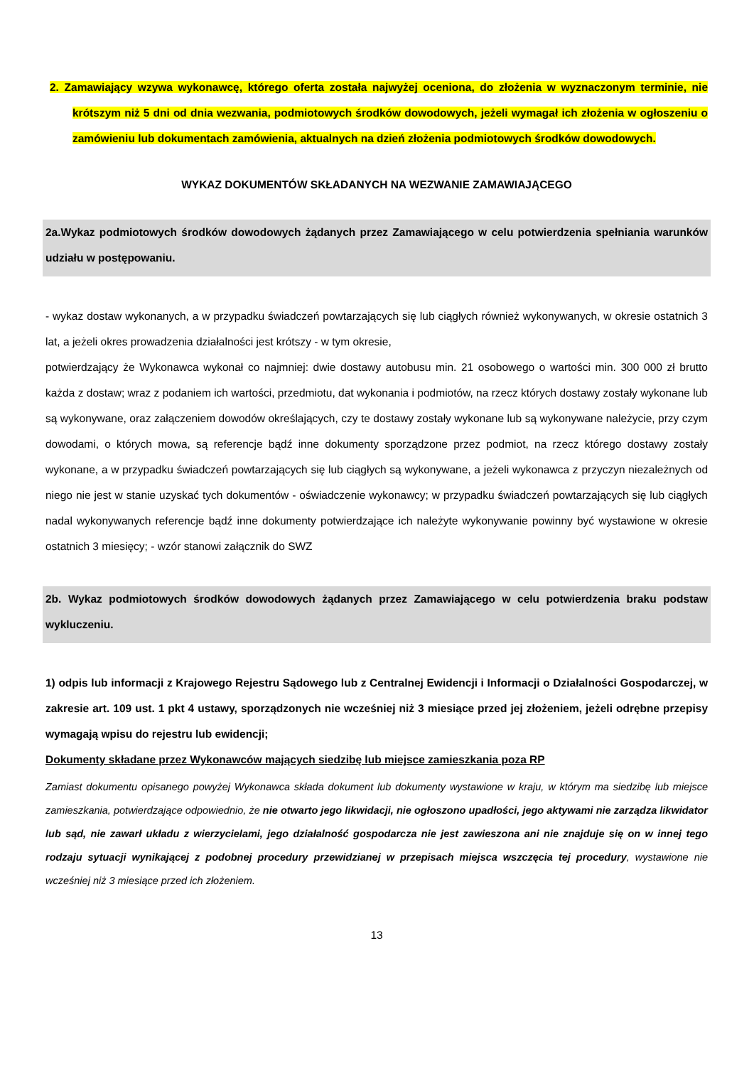2. Zamawiający wzywa wykonawcę, którego oferta została najwyżej oceniona, do złożenia w wyznaczonym terminie, nie krótszym niż 5 dni od dnia wezwania, podmiotowych środków dowodowych, jeżeli wymagał ich złożenia w ogłoszeniu o zamówieniu lub dokumentach zamówienia, aktualnych na dzień złożenia podmiotowych środków dowodowych.
WYKAZ DOKUMENTÓW SKŁADANYCH NA WEZWANIE ZAMAWIAJĄCEGO
2a.Wykaz podmiotowych środków dowodowych żądanych przez Zamawiającego w celu potwierdzenia spełniania warunków udziału w postępowaniu.
- wykaz dostaw wykonanych, a w przypadku świadczeń powtarzających się lub ciągłych również wykonywanych, w okresie ostatnich 3 lat, a jeżeli okres prowadzenia działalności jest krótszy - w tym okresie,
potwierdzający że Wykonawca wykonał co najmniej: dwie dostawy autobusu min. 21 osobowego o wartości min. 300 000 zł brutto każda z dostaw; wraz z podaniem ich wartości, przedmiotu, dat wykonania i podmiotów, na rzecz których dostawy zostały wykonane lub są wykonywane, oraz załączeniem dowodów określających, czy te dostawy zostały wykonane lub są wykonywane należycie, przy czym dowodami, o których mowa, są referencje bądź inne dokumenty sporządzone przez podmiot, na rzecz którego dostawy zostały wykonane, a w przypadku świadczeń powtarzających się lub ciągłych są wykonywane, a jeżeli wykonawca z przyczyn niezależnych od niego nie jest w stanie uzyskać tych dokumentów - oświadczenie wykonawcy; w przypadku świadczeń powtarzających się lub ciągłych nadal wykonywanych referencje bądź inne dokumenty potwierdzające ich należyte wykonywanie powinny być wystawione w okresie ostatnich 3 miesięcy; - wzór stanowi załącznik do SWZ
2b. Wykaz podmiotowych środków dowodowych żądanych przez Zamawiającego w celu potwierdzenia braku podstaw wykluczeniu.
1) odpis lub informacji z Krajowego Rejestru Sądowego lub z Centralnej Ewidencji i Informacji o Działalności Gospodarczej, w zakresie art. 109 ust. 1 pkt 4 ustawy, sporządzonych nie wcześniej niż 3 miesiące przed jej złożeniem, jeżeli odrębne przepisy wymagają wpisu do rejestru lub ewidencji;
Dokumenty składane przez Wykonawców mających siedzibę lub miejsce zamieszkania poza RP
Zamiast dokumentu opisanego powyżej Wykonawca składa dokument lub dokumenty wystawione w kraju, w którym ma siedzibę lub miejsce zamieszkania, potwierdzające odpowiednio, że nie otwarto jego likwidacji, nie ogłoszono upadłości, jego aktywami nie zarządza likwidator lub sąd, nie zawarł układu z wierzycielami, jego działalność gospodarcza nie jest zawieszona ani nie znajduje się on w innej tego rodzaju sytuacji wynikającej z podobnej procedury przewidzianej w przepisach miejsca wszczęcia tej procedury, wystawione nie wcześniej niż 3 miesiące przed ich złożeniem.
13